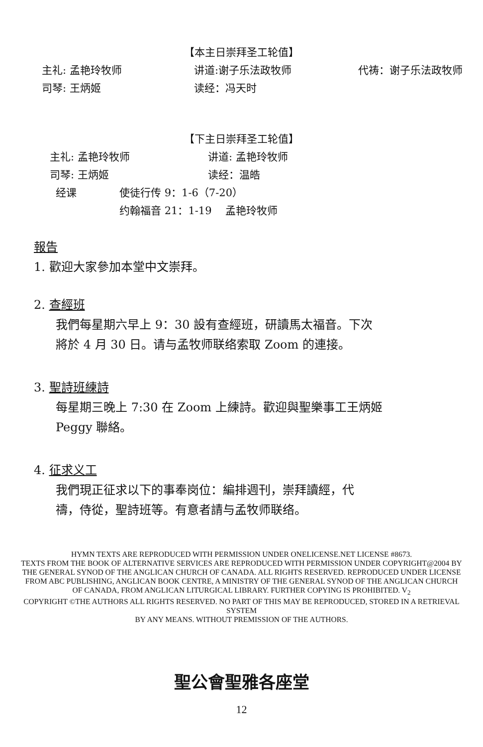【本主日崇拜圣工轮值】
主礼: 孟艳玲牧师 讲道:谢子乐法政牧师 代祷：谢子乐法政牧师
司琴: 王炳姬 读经：冯天时
【下主日崇拜圣工轮值】
主礼: 孟艳玲牧师 讲道: 孟艳玲牧师
司琴: 王炳姬 读经：温皓
经课 使徒行传 9：1-6（7-20）
约翰福音 21：1-19　 孟艳玲牧师
報告
1. 歡迎大家參加本堂中文崇拜。
2. 查經班
我們每星期六早上 9：30 設有查經班，研讀馬太福音。下次
將於 4 月 30 日。请与孟牧师联络索取 Zoom 的連接。
3. 聖詩班練詩
每星期三晚上 7:30 在 Zoom 上練詩。歡迎與聖樂事工王炳姬
Peggy 聯絡。
4. 征求义工
我們現正征求以下的事奉岗位：編排週刊，崇拜讀經，代
禱，侍從，聖詩班等。有意者請与孟牧师联络。
HYMN TEXTS ARE REPRODUCED WITH PERMISSION UNDER ONELICENSE.NET LICENSE #8673.
TEXTS FROM THE BOOK OF ALTERNATIVE SERVICES ARE REPRODUCED WITH PERMISSION UNDER COPYRIGHT@2004 BY THE GENERAL SYNOD OF THE ANGLICAN CHURCH OF CANADA. ALL RIGHTS RESERVED. REPRODUCED UNDER LICENSE FROM ABC PUBLISHING, ANGLICAN BOOK CENTRE, A MINISTRY OF THE GENERAL SYNOD OF THE ANGLICAN CHURCH OF CANADA, FROM ANGLICAN LITURGICAL LIBRARY. FURTHER COPYING IS PROHIBITED. V<sub>2</sub>
COPYRIGHT ©THE AUTHORS ALL RIGHTS RESERVED. NO PART OF THIS MAY BE REPRODUCED, STORED IN A RETRIEVAL SYSTEM
BY ANY MEANS. WITHOUT PREMISSION OF THE AUTHORS.
聖公會聖雅各座堂
12